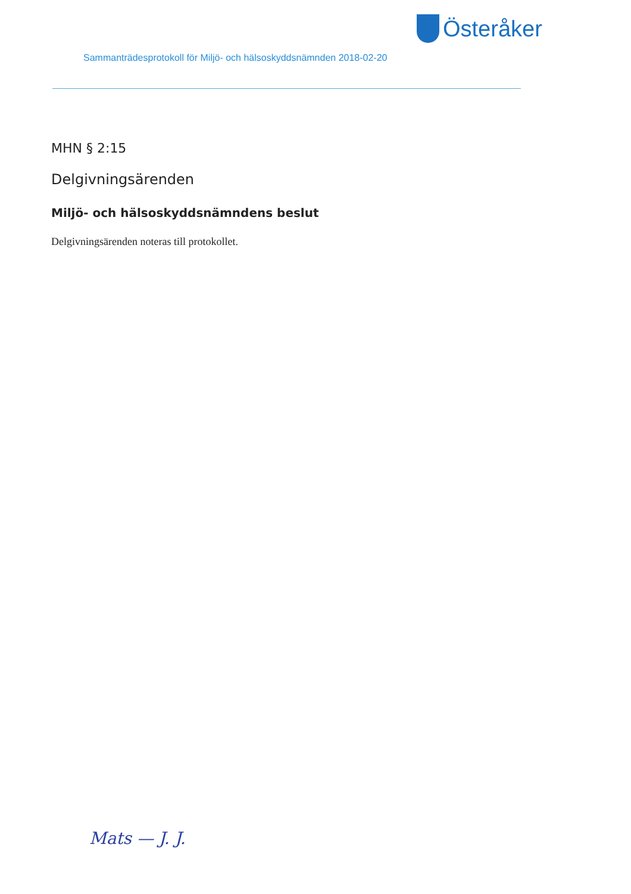Österåker
Sammanträdesprotokoll för Miljö- och hälsoskyddsnämnden 2018-02-20
MHN § 2:15
Delgivningsärenden
Miljö- och hälsoskyddsnämndens beslut
Delgivningsärenden noteras till protokollet.
Mats — J. J.